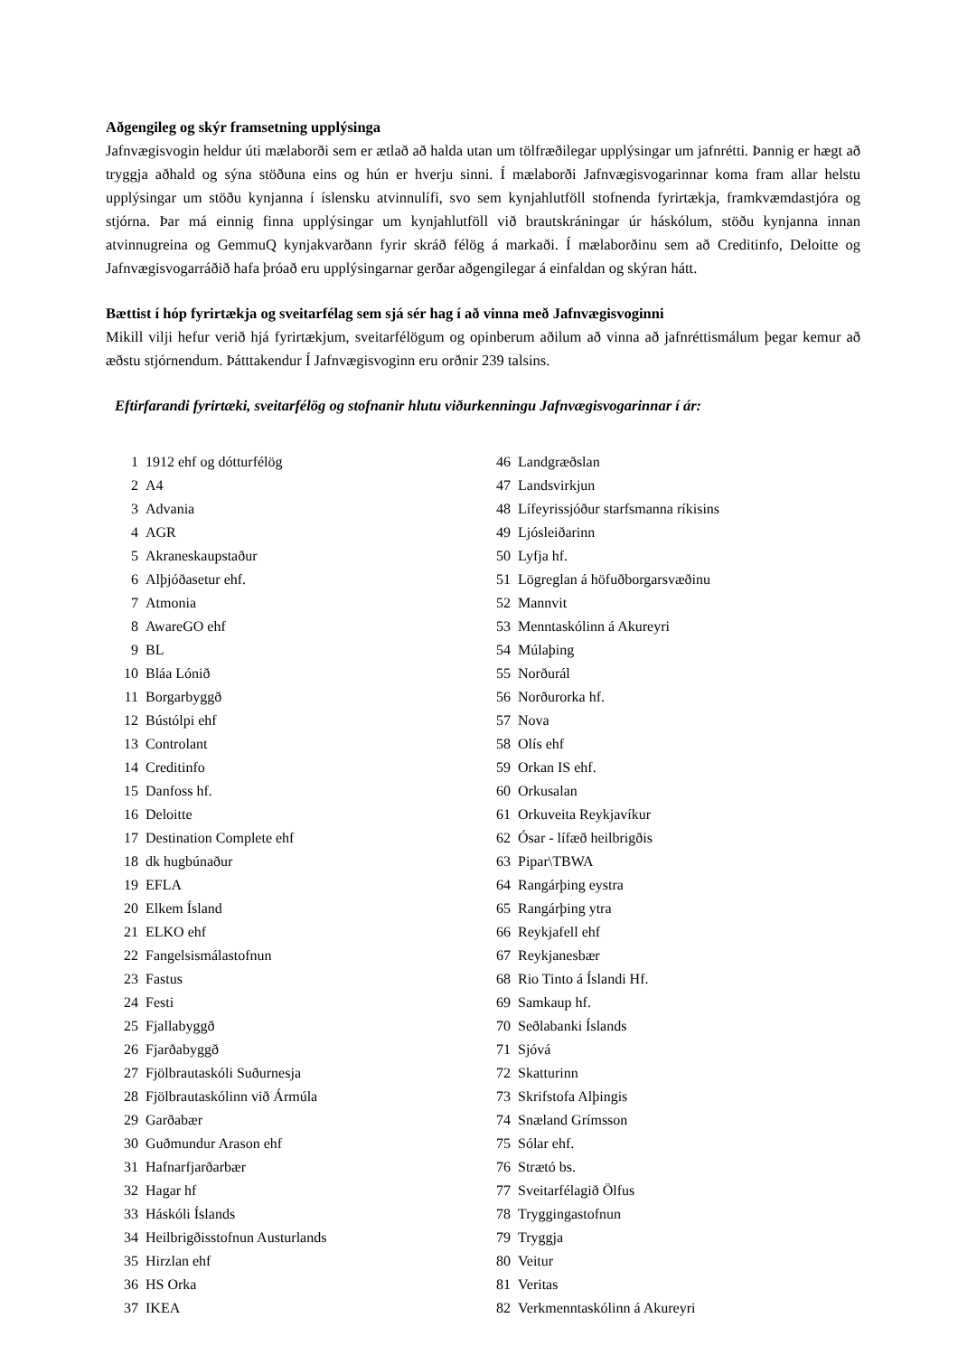Aðgengileg og skýr framsetning upplýsinga
Jafnvægisvogin heldur úti mælaborði sem er ætlað að halda utan um tölfræðilegar upplýsingar um jafnrétti. Þannig er hægt að tryggja aðhald og sýna stöðuna eins og hún er hverju sinni. Í mælaborði Jafnvægisvogarinnar koma fram allar helstu upplýsingar um stöðu kynjanna í íslensku atvinnulífi, svo sem kynjahlutföll stofnenda fyrirtækja, framkvæmdastjóra og stjórna. Þar má einnig finna upplýsingar um kynjahlutföll við brautskráningar úr háskólum, stöðu kynjanna innan atvinnugreina og GemmuQ kynjakvarðann fyrir skráð félög á markaði. Í mælaborðinu sem að Creditinfo, Deloitte og Jafnvægisvogarráðið hafa þróað eru upplýsingarnar gerðar aðgengilegar á einfaldan og skýran hátt.
Bættist í hóp fyrirtækja og sveitarfélag sem sjá sér hag í að vinna með Jafnvæg­isvoginni
Mikill vilji hefur verið hjá fyrirtækjum, sveitarfélögum og opinberum aðilum að vinna að jafnréttismálum þegar kemur að æðstu stjórnendum. Þátttakendur Í Jafnvægisvoginn eru orðnir 239 talsins.
Eftirfarandi fyrirtæki, sveitarfélög og stofnanir hlutu viðurkenningu Jafnvægisvogarinnar í ár:
| 1 | 1912 ehf og dótturfélög |
| 2 | A4 |
| 3 | Advania |
| 4 | AGR |
| 5 | Akraneskaupstaður |
| 6 | Alþjóðasetur ehf. |
| 7 | Atmonia |
| 8 | AwareGO ehf |
| 9 | BL |
| 10 | Bláa Lónið |
| 11 | Borgarbyggð |
| 12 | Bústólpi ehf |
| 13 | Controlant |
| 14 | Creditinfo |
| 15 | Danfoss hf. |
| 16 | Deloitte |
| 17 | Destination Complete ehf |
| 18 | dk hugbúnaður |
| 19 | EFLA |
| 20 | Elkem Ísland |
| 21 | ELKO ehf |
| 22 | Fangelsismálastofnun |
| 23 | Fastus |
| 24 | Festi |
| 25 | Fjallabyggð |
| 26 | Fjarðabyggð |
| 27 | Fjölbrautaskóli Suðurnesja |
| 28 | Fjölbrautaskólinn við Ármúla |
| 29 | Garðabær |
| 30 | Guðmundur Arason ehf |
| 31 | Hafnarfjarðarbær |
| 32 | Hagar hf |
| 33 | Háskóli Íslands |
| 34 | Heilbrigðisstofnun Austurlands |
| 35 | Hirzlan ehf |
| 36 | HS Orka |
| 37 | IKEA |
| 46 | Landgræðslan |
| 47 | Landsvirkjun |
| 48 | Lífeyrissjóður starfsmanna ríkisins |
| 49 | Ljósleiðarinn |
| 50 | Lyfja hf. |
| 51 | Lögreglan á höfuðborgarsvæðinu |
| 52 | Mannvit |
| 53 | Menntaskólinn á Akureyri |
| 54 | Múlaþing |
| 55 | Norðurál |
| 56 | Norðurorka hf. |
| 57 | Nova |
| 58 | Olís ehf |
| 59 | Orkan IS ehf. |
| 60 | Orkusalan |
| 61 | Orkuveita Reykjavíkur |
| 62 | Ósar - lífæð heilbrigðis |
| 63 | Pipar\TBWA |
| 64 | Rangárþing eystra |
| 65 | Rangárþing ytra |
| 66 | Reykjafell ehf |
| 67 | Reykjanesbær |
| 68 | Rio Tinto á Íslandi Hf. |
| 69 | Samkaup hf. |
| 70 | Seðlabanki Íslands |
| 71 | Sjóvá |
| 72 | Skatturinn |
| 73 | Skrifstofa Alþingis |
| 74 | Snæland Grímsson |
| 75 | Sólar ehf. |
| 76 | Strætó bs. |
| 77 | Sveitarfélagið Ölfus |
| 78 | Tryggingastofnun |
| 79 | Tryggja |
| 80 | Veitur |
| 81 | Veritas |
| 82 | Verkmenntaskólinn á Akureyri |